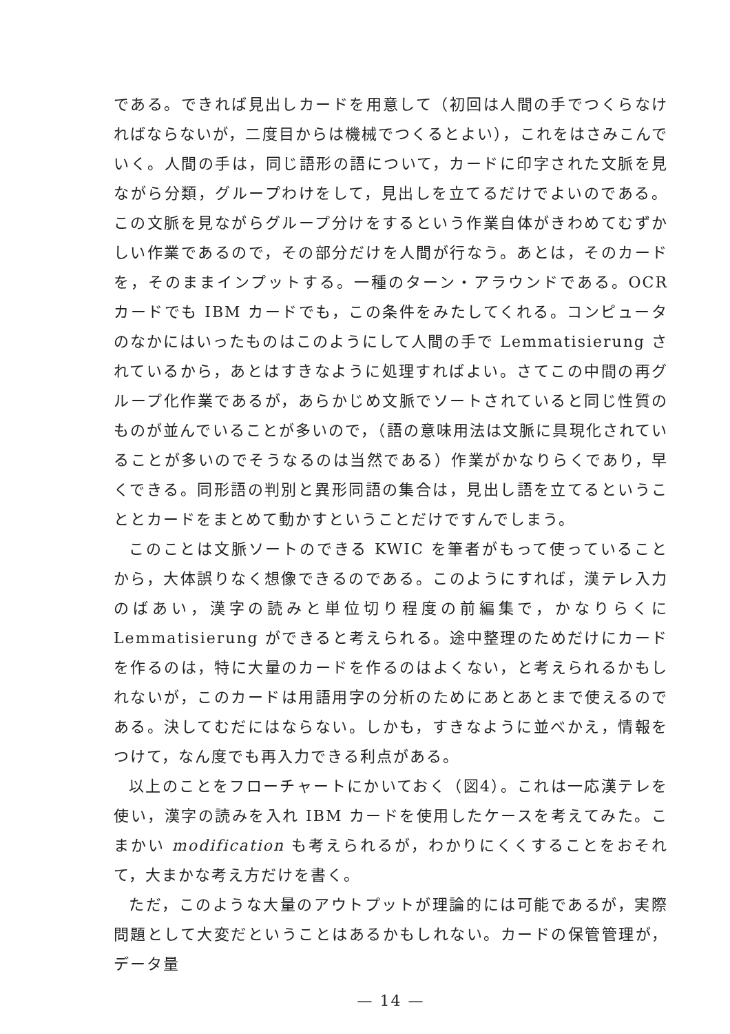である。できれば見出しカードを用意して（初回は人間の手でつくらなければならないが，二度目からは機械でつくるとよい），これをはさみこんでいく。人間の手は，同じ語形の語について，カードに印字された文脈を見ながら分類，グループわけをして，見出しを立てるだけでよいのである。この文脈を見ながらグループ分けをするという作業自体がきわめてむずかしい作業であるので，その部分だけを人間が行なう。あとは，そのカードを，そのままインプットする。一種のターン・アラウンドである。OCR カードでも IBM カードでも，この条件をみたしてくれる。コンピュータのなかにはいったものはこのようにして人間の手で Lemmatisierung されているから，あとはすきなように処理すればよい。さてこの中間の再グループ化作業であるが，あらかじめ文脈でソートされていると同じ性質のものが並んでいることが多いので，（語の意味用法は文脈に具現化されていることが多いのでそうなるのは当然である）作業がかなりらくであり，早くできる。同形語の判別と異形同語の集合は，見出し語を立てるということとカードをまとめて動かすということだけですんでしまう。
このことは文脈ソートのできる KWIC を筆者がもって使っていることから，大体誤りなく想像できるのである。このようにすれば，漢テレ入力のばあい，漢字の読みと単位切り程度の前編集で，かなりらくに Lemmatisierung ができると考えられる。途中整理のためだけにカードを作るのは，特に大量のカードを作るのはよくない，と考えられるかもしれないが，このカードは用語用字の分析のためにあとあとまで使えるのである。決してむだにはならない。しかも，すきなように並べかえ，情報をつけて，なん度でも再入力できる利点がある。
以上のことをフローチャートにかいておく（図4）。これは一応漢テレを使い，漢字の読みを入れ IBM カードを使用したケースを考えてみた。こまかい modification も考えられるが，わかりにくくすることをおそれて，大まかな考え方だけを書く。
ただ，このような大量のアウトプットが理論的には可能であるが，実際問題として大変だということはあるかもしれない。カードの保管管理が，データ量
— 14 —